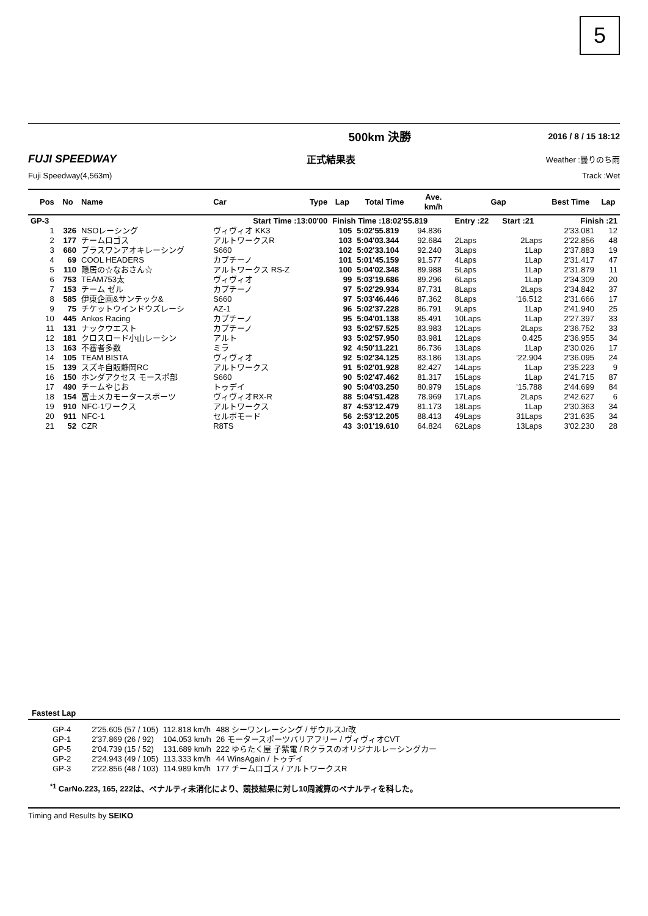5
500km 決勝 2016 / 8 / 15 18:12
FUJI SPEEDWAY 正式結果表 Weather :曇りのち雨
Fuji Speedway(4,563m) Track :Wet
| Pos | No | Name | Car | Type | Lap | Total Time | Ave. km/h | Gap | | Best Time | Lap |
| --- | --- | --- | --- | --- | --- | --- | --- | --- | --- | --- | --- |
| GP-3 | | | | Start Time :13:00'00 | Finish Time :18:02'55.819 | | | Entry :22 | Start :21 | Finish :21 | |
| 1 | 326 | NSOレーシング | ヴィヴィオ KK3 | | 105 | 5:02'55.819 | 94.836 | | | 2'33.081 | 12 |
| 2 | 177 | チームロゴス | アルトワークスR | | 103 | 5:04'03.344 | 92.684 | 2Laps | 2Laps | 2'22.856 | 48 |
| 3 | 660 | プラスワンアオキレーシング | S660 | | 102 | 5:02'33.104 | 92.240 | 3Laps | 1Lap | 2'37.883 | 19 |
| 4 | 69 | COOL HEADERS | カプチーノ | | 101 | 5:01'45.159 | 91.577 | 4Laps | 1Lap | 2'31.417 | 47 |
| 5 | 110 | 隠居の☆なおさん☆ | アルトワークス RS-Z | | 100 | 5:04'02.348 | 89.988 | 5Laps | 1Lap | 2'31.879 | 11 |
| 6 | 753 | TEAM753太 | ヴィヴィオ | | 99 | 5:03'19.686 | 89.296 | 6Laps | 1Lap | 2'34.309 | 20 |
| 7 | 153 | チーム ゼル | カプチーノ | | 97 | 5:02'29.934 | 87.731 | 8Laps | 2Laps | 2'34.842 | 37 |
| 8 | 585 | 伊東企画&サンテック& | S660 | | 97 | 5:03'46.446 | 87.362 | 8Laps | '16.512 | 2'31.666 | 17 |
| 9 | 75 | チケットウインドウズレーシ | AZ-1 | | 96 | 5:02'37.228 | 86.791 | 9Laps | 1Lap | 2'41.940 | 25 |
| 10 | 445 | Ankos Racing | カプチーノ | | 95 | 5:04'01.138 | 85.491 | 10Laps | 1Lap | 2'27.397 | 33 |
| 11 | 131 | ナックウエスト | カプチーノ | | 93 | 5:02'57.525 | 83.983 | 12Laps | 2Laps | 2'36.752 | 33 |
| 12 | 181 | クロスロード小山レーシン | アルト | | 93 | 5:02'57.950 | 83.981 | 12Laps | 0.425 | 2'36.955 | 34 |
| 13 | 163 | 不審者多数 | ミラ | | 92 | 4:50'11.221 | 86.736 | 13Laps | 1Lap | 2'30.026 | 17 |
| 14 | 105 | TEAM BISTA | ヴィヴィオ | | 92 | 5:02'34.125 | 83.186 | 13Laps | '22.904 | 2'36.095 | 24 |
| 15 | 139 | スズキ自販静岡RC | アルトワークス | | 91 | 5:02'01.928 | 82.427 | 14Laps | 1Lap | 2'35.223 | 9 |
| 16 | 150 | ホンダアクセス モースポ部 | S660 | | 90 | 5:02'47.462 | 81.317 | 15Laps | 1Lap | 2'41.715 | 87 |
| 17 | 490 | チームやじお | トゥデイ | | 90 | 5:04'03.250 | 80.979 | 15Laps | '15.788 | 2'44.699 | 84 |
| 18 | 154 | 富士メカモータースポーツ | ヴィヴィオRX-R | | 88 | 5:04'51.428 | 78.969 | 17Laps | 2Laps | 2'42.627 | 6 |
| 19 | 910 | NFC-1ワークス | アルトワークス | | 87 | 4:53'12.479 | 81.173 | 18Laps | 1Lap | 2'30.363 | 34 |
| 20 | 911 | NFC-1 | セルボモード | | 56 | 2:53'12.205 | 88.413 | 49Laps | 31Laps | 2'31.635 | 34 |
| 21 | 52 | CZR | R8TS | | 43 | 3:01'19.610 | 64.824 | 62Laps | 13Laps | 3'02.230 | 28 |
Fastest Lap
| GP-4 | 2'25.605 (57 / 105) | 112.818 km/h | 488 シーワンレーシング / ザウルスJr改 |
| GP-1 | 2'37.869 (26 / 92) | 104.053 km/h | 26 モータースポーツバリアフリー / ヴィヴィオCVT |
| GP-5 | 2'04.739 (15 / 52) | 131.689 km/h | 222 ゆらたく屋 子紫電 / Rクラスのオリジナルレーシングカー |
| GP-2 | 2'24.943 (49 / 105) | 113.333 km/h | 44 WinsAgain / トゥデイ |
| GP-3 | 2'22.856 (48 / 103) | 114.989 km/h | 177 チームロゴス / アルトワークスR |
<sup>*1</sup> CarNo.223, 165, 222は、ペナルティ未消化により、競技結果に対し10周減算のペナルティを科した。
Timing and Results by SEIKO